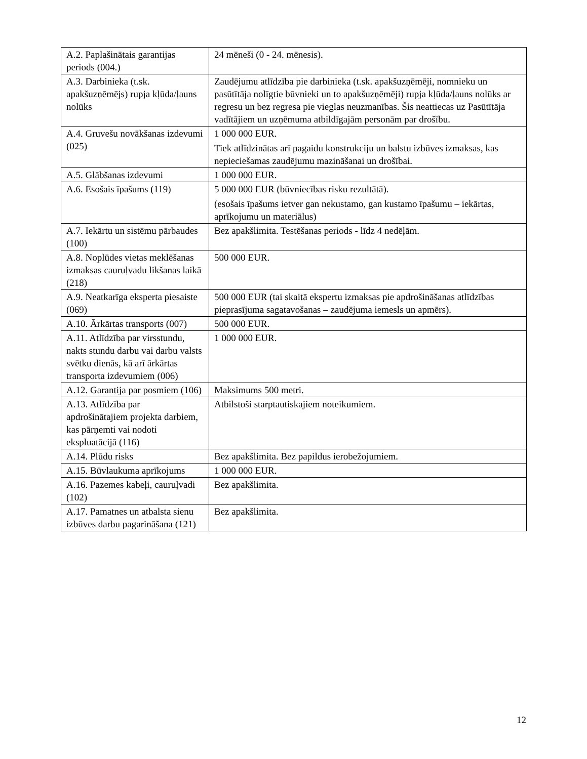| A.2. Paplašinātais garantijas periods (004.) | 24 mēneši (0 - 24. mēnesis). |
| A.3. Darbinieka (t.sk. apakšuzņēmējs) rupja kļūda/ļauns nolūks | Zaudējumu atlīdzība pie darbinieka (t.sk. apakšuzņēmēji, nomnieku un pasūtītāja nolīgtie būvnieki un to apakšuzņēmēji) rupja kļūda/ļauns nolūks ar regresu un bez regresa pie vieglas neuzmanības. Šis neattiecas uz Pasūtītāja vadītājiem un uzņēmuma atbildīgajām personām par drošību. |
| A.4. Gruvešu novākšanas izdevumi (025) | 1 000 000 EUR. Tiek atlīdzinātas arī pagaidu konstrukciju un balstu izbūves izmaksas, kas nepieciešamas zaudējumu mazināšanai un drošībai. |
| A.5. Glābšanas izdevumi | 1 000 000 EUR. |
| A.6. Esošais īpašums (119) | 5 000 000 EUR (būvniecības risku rezultātā). (esošais īpašums ietver gan nekustamo, gan kustamo īpašumu – iekārtas, aprīkojumu un materiālus) |
| A.7. Iekārtu un sistēmu pārbaudes (100) | Bez apakšlimita. Testēšanas periods - līdz 4 nedēļām. |
| A.8. Noplūdes vietas meklēšanas izmaksas cauruļvadu likšanas laikā (218) | 500 000 EUR. |
| A.9. Neatkarīga eksperta piesaiste (069) | 500 000 EUR (tai skaitā ekspertu izmaksas pie apdrošināšanas atlīdzības pieprasījuma sagatavošanas – zaudējuma iemesls un apmērs). |
| A.10. Ārkārtas transports (007) | 500 000 EUR. |
| A.11. Atlīdzība par virsstundu, nakts stundu darbu vai darbu valsts svētku dienās, kā arī ārkārtas transporta izdevumiem (006) | 1 000 000 EUR. |
| A.12. Garantija par posmiem (106) | Maksimums 500 metri. |
| A.13. Atlīdzība par apdrošinātajiem projekta darbiem, kas pārņemti vai nodoti ekspluatācijā (116) | Atbilstoši starptautiskajiem noteikumiem. |
| A.14. Plūdu risks | Bez apakšlimita. Bez papildus ierobežojumiem. |
| A.15. Būvlaukuma aprīkojums | 1 000 000 EUR. |
| A.16. Pazemes kabeļi, cauruļvadi (102) | Bez apakšlimita. |
| A.17. Pamatnes un atbalsta sienu izbūves darbu pagarināšana (121) | Bez apakšlimita. |
12